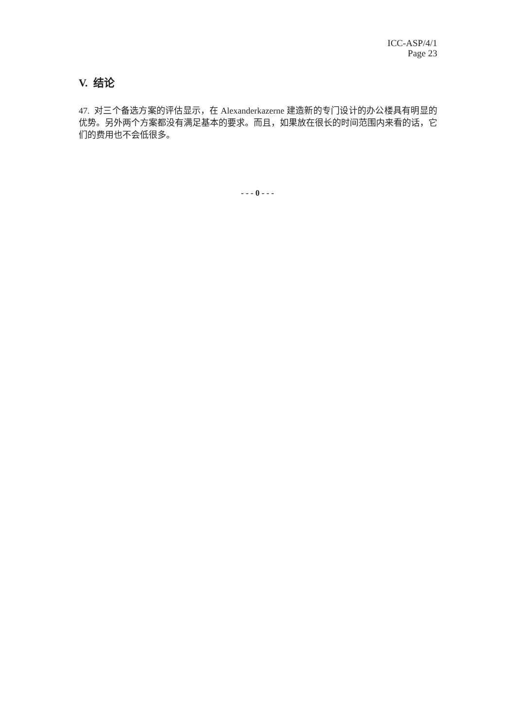ICC-ASP/4/1
Page 23
V. 结论
47. 对三个备选方案的评估显示，在 Alexanderkazerne 建造新的专门设计的办公楼具有明显的优势。另外两个方案都没有满足基本的要求。而且，如果放在很长的时间范围内来看的话，它们的费用也不会低很多。
- - - 0 - - -